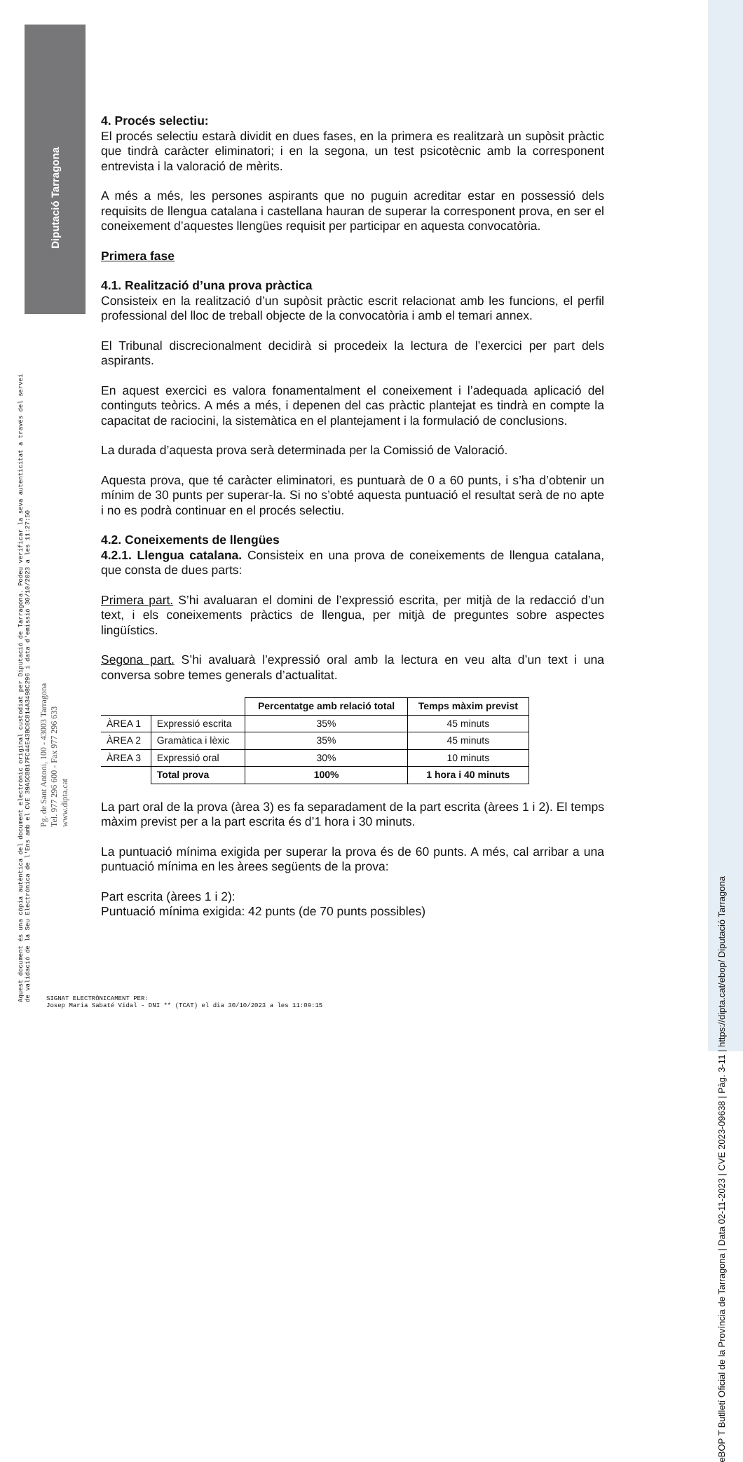Diputació Tarragona
4. Procés selectiu:
El procés selectiu estarà dividit en dues fases, en la primera es realitzarà un supòsit pràctic que tindrà caràcter eliminatori; i en la segona, un test psicotècnic amb la corresponent entrevista i la valoració de mèrits.
A més a més, les persones aspirants que no puguin acreditar estar en possessió dels requisits de llengua catalana i castellana hauran de superar la corresponent prova, en ser el coneixement d’aquestes llengües requisit per participar en aquesta convocatòria.
Primera fase
4.1. Realització d’una prova pràctica
Consisteix en la realització d’un supòsit pràctic escrit relacionat amb les funcions, el perfil professional del lloc de treball objecte de la convocatòria i amb el temari annex.
El Tribunal discrecionalment decidirà si procedeix la lectura de l’exercici per part dels aspirants.
En aquest exercici es valora fonamentalment el coneixement i l’adequada aplicació del continguts teòrics. A més a més, i depenen del cas pràctic plantejat es tindrà en compte la capacitat de raciocini, la sistemàtica en el plantejament i la formulació de conclusions.
La durada d’aquesta prova serà determinada per la Comissió de Valoració.
Aquesta prova, que té caràcter eliminatori, es puntuarà de 0 a 60 punts, i s’ha d’obtenir un mínim de 30 punts per superar-la. Si no s’obté aquesta puntuació el resultat serà de no apte i no es podrà continuar en el procés selectiu.
4.2. Coneixements de llengües
4.2.1. Llengua catalana. Consisteix en una prova de coneixements de llengua catalana, que consta de dues parts:
Primera part. S’hi avaluaran el domini de l’expressió escrita, per mitjà de la redacció d’un text, i els coneixements pràctics de llengua, per mitjà de preguntes sobre aspectes lingüístics.
Segona part. S’hi avaluarà l’expressió oral amb la lectura en veu alta d’un text i una conversa sobre temes generals d’actualitat.
| | | Percentatge amb relació total | Temps màxim previst |
| ÀREA 1 | Expressió escrita | 35% | 45 minuts |
| ÀREA 2 | Gramàtica i lèxic | 35% | 45 minuts |
| ÀREA 3 | Expressió oral | 30% | 10 minuts |
| | Total prova | 100% | 1 hora i 40 minuts |
La part oral de la prova (àrea 3) es fa separadament de la part escrita (àrees 1 i 2). El temps màxim previst per a la part escrita és d’1 hora i 30 minuts.
La puntuació mínima exigida per superar la prova és de 60 punts. A més, cal arribar a una puntuació mínima en les àrees següents de la prova:
Part escrita (àrees 1 i 2):
Puntuació mínima exigida: 42 punts (de 70 punts possibles)
Aquest document és una còpia autèntica del document electrònic original custodiat per Diputació de Tarragona. Podeu verificar la seva autenticitat a través del servei de validació de la Seu Electrònica de l'Ens amb el CVE 39A5CBB17FC44E43BC0C814A3498C296 i data d'emissió 30/10/2023 a les 11:27:50
Pg. de Sant Antoni, 100 - 43003 Tarragona
Tel. 977 296 600 - Fax 977 296 633
www.dipta.cat
SIGNAT ELECTRÒNICAMENT PER:
Josep Maria Sabaté Vidal - DNI ** (TCAT) el dia 30/10/2023 a les 11:09:15
eBOP T Butlletí Oficial de la Província de Tarragona | Data 02-11-2023 | CVE 2023-09638 | Pàg. 3-11 | https://dipta.cat/ebop/ Diputació Tarragona